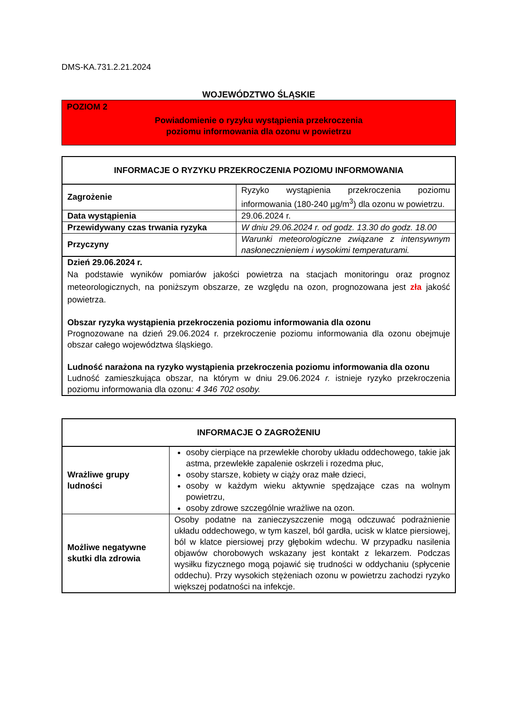DMS-KA.731.2.21.2024
WOJEWÓDZTWO ŚLĄSKIE
POZIOM 2
Powiadomienie o ryzyku wystąpienia przekroczenia
poziomu informowania dla ozonu w powietrzu
| INFORMACJE O RYZYKU PRZEKROCZENIA POZIOMU INFORMOWANIA | |
| --- | --- |
| Zagrożenie | Ryzyko wystąpienia przekroczenia poziomu informowania (180-240 µg/m<sup>3</sup>) dla ozonu w powietrzu. |
| Data wystąpienia | 29.06.2024 r. |
| Przewidywany czas trwania ryzyka | W dniu 29.06.2024 r. od godz. 13.30 do godz. 18.00 |
| Przyczyny | Warunki meteorologiczne związane z intensywnym nasłonecznieniem i wysokimi temperaturami. |
| Dzień 29.06.2024 r. Na podstawie wyników pomiarów jakości powietrza na stacjach monitoringu oraz prognoz meteorologicznych, na poniższym obszarze, ze względu na ozon, prognozowana jest zła jakość powietrza. Obszar ryzyka wystąpienia przekroczenia poziomu informowania dla ozonu Prognozowane na dzień 29.06.2024 r. przekroczenie poziomu informowania dla ozonu obejmuje obszar całego województwa śląskiego. Ludność narażona na ryzyko wystąpienia przekroczenia poziomu informowania dla ozonu Ludność zamieszkująca obszar, na którym w dniu 29.06.2024 r. istnieje ryzyko przekroczenia poziomu informowania dla ozonu : 4 346 702 osoby. | |
| INFORMACJE O ZAGROŻENIU | |
| --- | --- |
| Wrażliwe grupy ludności | osoby cierpiące na przewlekłe choroby układu oddechowego, takie jak astma, przewlekłe zapalenie oskrzeli i rozedma płuc, osoby starsze, kobiety w ciąży oraz małe dzieci, osoby w każdym wieku aktywnie spędzające czas na wolnym powietrzu, osoby zdrowe szczególnie wrażliwe na ozon. |
| Możliwe negatywne skutki dla zdrowia | Osoby podatne na zanieczyszczenie mogą odczuwać podrażnienie układu oddechowego, w tym kaszel, ból gardła, ucisk w klatce piersiowej, ból w klatce piersiowej przy głębokim wdechu. W przypadku nasilenia objawów chorobowych wskazany jest kontakt z lekarzem. Podczas wysiłku fizycznego mogą pojawić się trudności w oddychaniu (spłycenie oddechu). Przy wysokich stężeniach ozonu w powietrzu zachodzi ryzyko większej podatności na infekcje. |